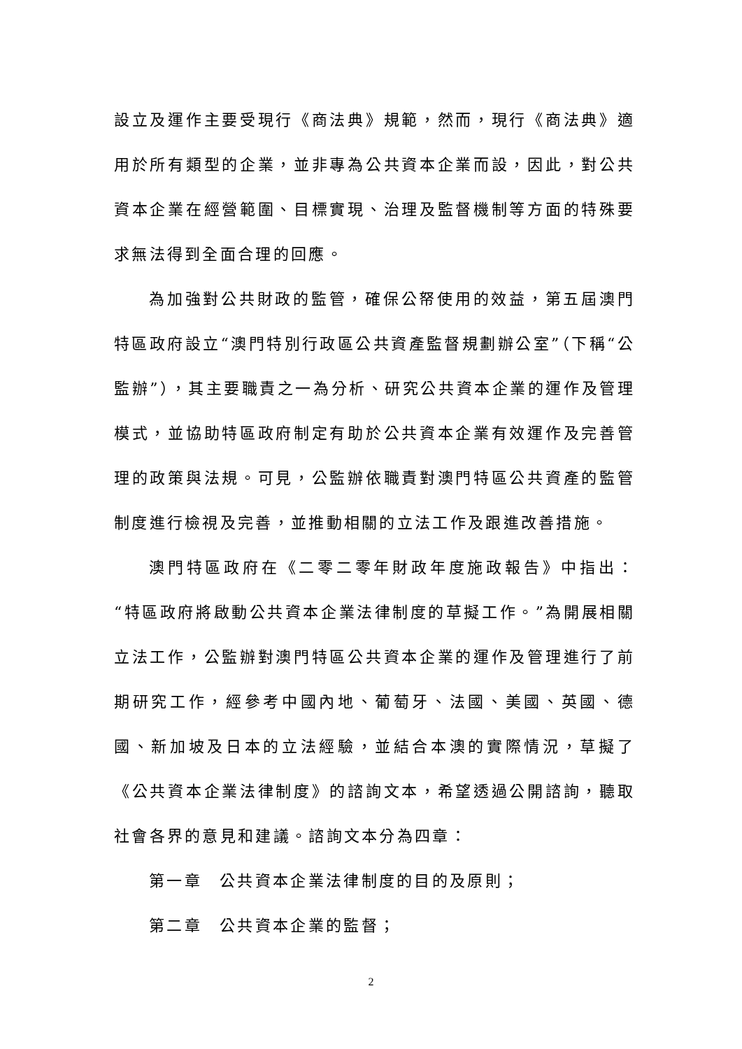設立及運作主要受現行《商法典》規範，然而，現行《商法典》適用於所有類型的企業，並非專為公共資本企業而設，因此，對公共資本企業在經營範圍、目標實現、治理及監督機制等方面的特殊要求無法得到全面合理的回應。
為加強對公共財政的監管，確保公帑使用的效益，第五屆澳門特區政府設立“澳門特別行政區公共資產監督規劃辦公室”（下稱“公監辦”），其主要職責之一為分析、研究公共資本企業的運作及管理模式，並協助特區政府制定有助於公共資本企業有效運作及完善管理的政策與法規。可見，公監辦依職責對澳門特區公共資產的監管制度進行檢視及完善，並推動相關的立法工作及跟進改善措施。
澳門特區政府在《二零二零年財政年度施政報告》中指出：“特區政府將啟動公共資本企業法律制度的草擬工作。”為開展相關立法工作，公監辦對澳門特區公共資本企業的運作及管理進行了前期研究工作，經參考中國內地、葡萄牙、法國、美國、英國、德國、新加坡及日本的立法經驗，並結合本澳的實際情況，草擬了《公共資本企業法律制度》的諮詢文本，希望透過公開諮詢，聽取社會各界的意見和建議。諮詢文本分為四章：
第一章　公共資本企業法律制度的目的及原則；
第二章　公共資本企業的監督；
2